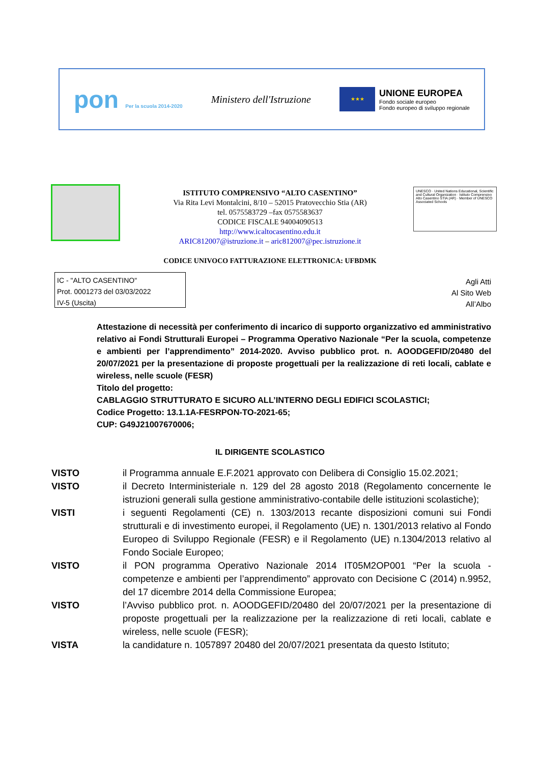pon Per la scuola 2014-2020
Ministero dell'Istruzione
★★★ UNIONE EUROPEA Fondo sociale europeo
Fondo europeo di sviluppo regionale
ISTITUTO COMPRENSIVO “ALTO CASENTINO”
Via Rita Levi Montalcini, 8/10 – 52015 Pratovecchio Stia (AR)
tel. 0575583729 –fax 0575583637
CODICE FISCALE 94004090513
http://www.icaltocasentino.edu.it
ARIC812007@istruzione.it – aric812007@pec.istruzione.it
CODICE UNIVOCO FATTURAZIONE ELETTRONICA: UFBDMK
UNESCO · United Nations Educational, Scientific and Cultural Organization · Istituto Comprensivo Alto Casentino STIA (AR) · Member of UNESCO Associated Schools
IC - "ALTO CASENTINO"
Prot. 0001273 del 03/03/2022
IV-5 (Uscita)
Agli Atti
Al Sito Web
All’Albo
Attestazione di necessità per conferimento di incarico di supporto organizzativo ed amministrativo relativo ai Fondi Strutturali Europei – Programma Operativo Nazionale “Per la scuola, competenze e ambienti per l’apprendimento” 2014-2020. Avviso pubblico prot. n. AOODGEFID/20480 del 20/07/2021 per la presentazione di proposte progettuali per la realizzazione di reti locali, cablate e wireless, nelle scuole (FESR)
Titolo del progetto:
CABLAGGIO STRUTTURATO E SICURO ALL’INTERNO DEGLI EDIFICI SCOLASTICI;
Codice Progetto: 13.1.1A-FESRPON-TO-2021-65;
CUP: G49J21007670006;
IL DIRIGENTE SCOLASTICO
VISTO il Programma annuale E.F.2021 approvato con Delibera di Consiglio 15.02.2021;
VISTO il Decreto Interministeriale n. 129 del 28 agosto 2018 (Regolamento concernente le istruzioni generali sulla gestione amministrativo-contabile delle istituzioni scolastiche);
VISTI i seguenti Regolamenti (CE) n. 1303/2013 recante disposizioni comuni sui Fondi strutturali e di investimento europei, il Regolamento (UE) n. 1301/2013 relativo al Fondo Europeo di Sviluppo Regionale (FESR) e il Regolamento (UE) n.1304/2013 relativo al Fondo Sociale Europeo;
VISTO il PON programma Operativo Nazionale 2014 IT05M2OP001 “Per la scuola - competenze e ambienti per l’apprendimento” approvato con Decisione C (2014) n.9952, del 17 dicembre 2014 della Commissione Europea;
VISTO l’Avviso pubblico prot. n. AOODGEFID/20480 del 20/07/2021 per la presentazione di proposte progettuali per la realizzazione per la realizzazione di reti locali, cablate e wireless, nelle scuole (FESR);
VISTA la candidature n. 1057897 20480 del 20/07/2021 presentata da questo Istituto;